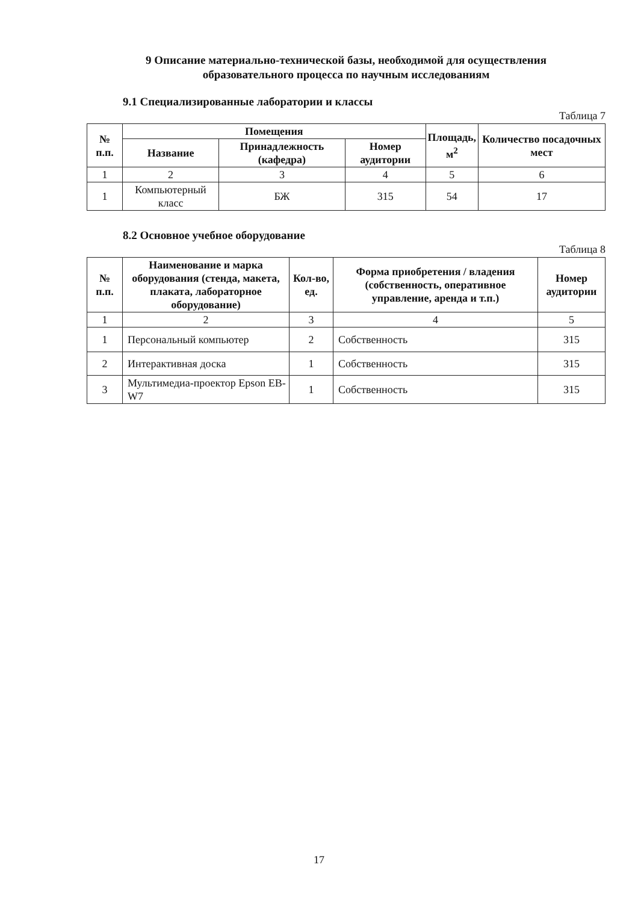9 Описание материально-технической базы, необходимой для осуществления
образовательного процесса по научным исследованиям
9.1 Специализированные лаборатории и классы
Таблица 7
| № п.п. | Помещения | | | Площадь, м<sup>2</sup> | Количество посадочных мест |
| --- | --- | --- | --- | --- | --- |
| | Название | Принадлежность (кафедра) | Номер аудитории | | |
| 1 | 2 | 3 | 4 | 5 | 6 |
| 1 | Компьютерный класс | БЖ | 315 | 54 | 17 |
8.2 Основное учебное оборудование
Таблица 8
| № п.п. | Наименование и марка оборудования (стенда, макета, плаката, лабораторное оборудование) | Кол-во, ед. | Форма приобретения / владения (собственность, оперативное управление, аренда и т.п.) | Номер аудитории |
| --- | --- | --- | --- | --- |
| 1 | 2 | 3 | 4 | 5 |
| 1 | Персональный компьютер | 2 | Собственность | 315 |
| 2 | Интерактивная доска | 1 | Собственность | 315 |
| 3 | Мультимедиа-проектор Epson EB-W7 | 1 | Собственность | 315 |
17